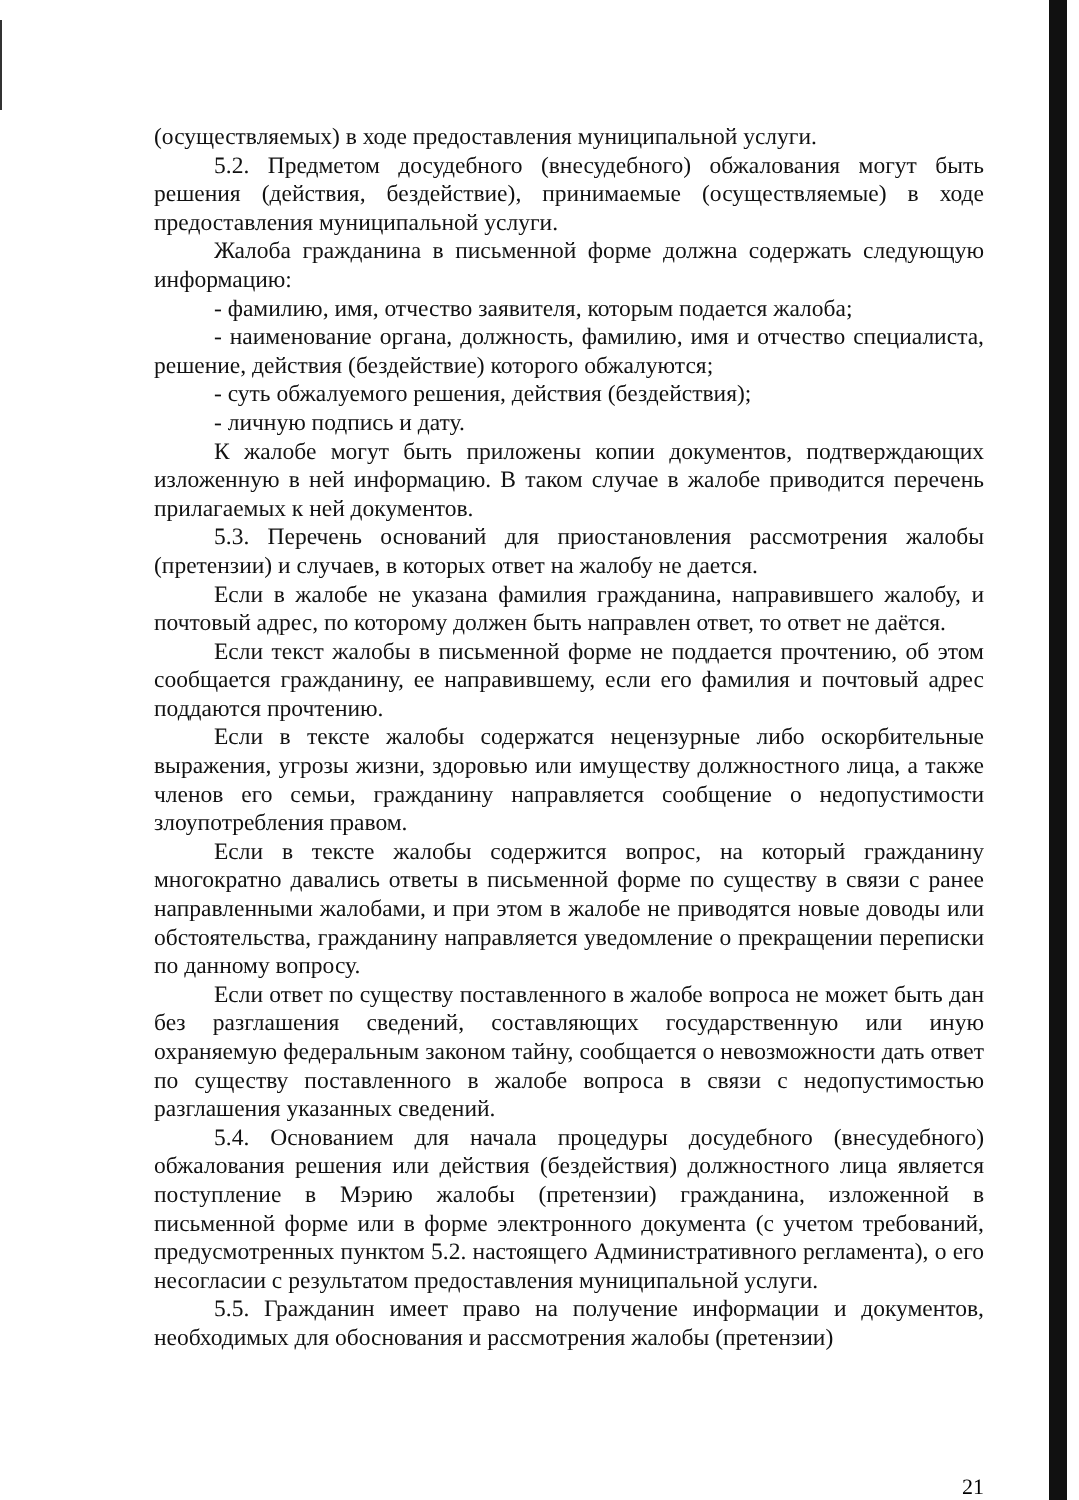(осуществляемых) в ходе предоставления муниципальной услуги.
5.2. Предметом досудебного (внесудебного) обжалования могут быть решения (действия, бездействие), принимаемые (осуществляемые) в ходе предоставления муниципальной услуги.
Жалоба гражданина в письменной форме должна содержать следующую информацию:
- фамилию, имя, отчество заявителя, которым подается жалоба;
- наименование органа, должность, фамилию, имя и отчество специалиста, решение, действия (бездействие) которого обжалуются;
- суть обжалуемого решения, действия (бездействия);
- личную подпись и дату.
К жалобе могут быть приложены копии документов, подтверждающих изложенную в ней информацию. В таком случае в жалобе приводится перечень прилагаемых к ней документов.
5.3. Перечень оснований для приостановления рассмотрения жалобы (претензии) и случаев, в которых ответ на жалобу не дается.
Если в жалобе не указана фамилия гражданина, направившего жалобу, и почтовый адрес, по которому должен быть направлен ответ, то ответ не даётся.
Если текст жалобы в письменной форме не поддается прочтению, об этом сообщается гражданину, ее направившему, если его фамилия и почтовый адрес поддаются прочтению.
Если в тексте жалобы содержатся нецензурные либо оскорбительные выражения, угрозы жизни, здоровью или имуществу должностного лица, а также членов его семьи, гражданину направляется сообщение о недопустимости злоупотребления правом.
Если в тексте жалобы содержится вопрос, на который гражданину многократно давались ответы в письменной форме по существу в связи с ранее направленными жалобами, и при этом в жалобе не приводятся новые доводы или обстоятельства, гражданину направляется уведомление о прекращении переписки по данному вопросу.
Если ответ по существу поставленного в жалобе вопроса не может быть дан без разглашения сведений, составляющих государственную или иную охраняемую федеральным законом тайну, сообщается о невозможности дать ответ по существу поставленного в жалобе вопроса в связи с недопустимостью разглашения указанных сведений.
5.4. Основанием для начала процедуры досудебного (внесудебного) обжалования решения или действия (бездействия) должностного лица является поступление в Мэрию жалобы (претензии) гражданина, изложенной в письменной форме или в форме электронного документа (с учетом требований, предусмотренных пунктом 5.2. настоящего Административного регламента), о его несогласии с результатом предоставления муниципальной услуги.
5.5. Гражданин имеет право на получение информации и документов, необходимых для обоснования и рассмотрения жалобы (претензии)
21